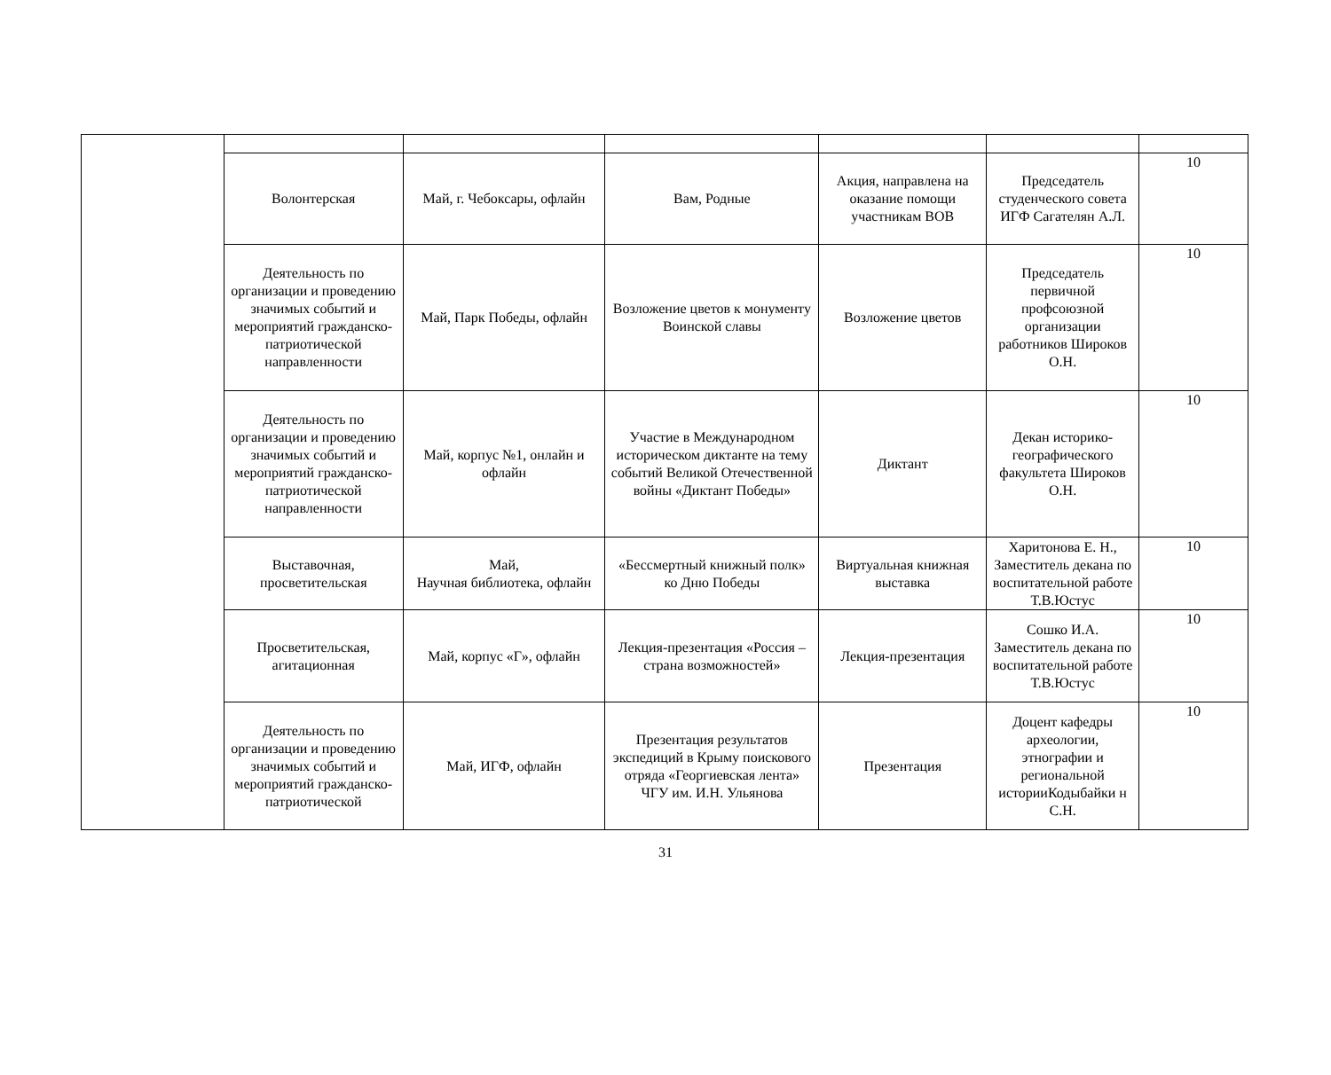| | Волонтерская | Май, г. Чебоксары, офлайн | Вам, Родные | Акция, направлена на оказание помощи участникам ВОВ | Председатель студенческого совета ИГФ Сагателян А.Л. | 10 |
| | Деятельность по организации и проведению значимых событий и мероприятий гражданско-патриотической направленности | Май, Парк Победы, офлайн | Возложение цветов к монументу Воинской славы | Возложение цветов | Председатель первичной профсоюзной организации работников Широков О.Н. | 10 |
| | Деятельность по организации и проведению значимых событий и мероприятий гражданско-патриотической направленности | Май, корпус №1, онлайн и офлайн | Участие в Международном историческом диктанте на тему событий Великой Отечественной войны «Диктант Победы» | Диктант | Декан историко-географического факультета Широков О.Н. | 10 |
| | Выставочная, просветительская | Май, Научная библиотека, офлайн | «Бессмертный книжный полк» ко Дню Победы | Виртуальная книжная выставка | Харитонова Е. Н., Заместитель декана по воспитательной работе Т.В.Юстус | 10 |
| | Просветительская, агитационная | Май, корпус «Г», офлайн | Лекция-презентация «Россия – страна возможностей» | Лекция-презентация | Сошко И.А. Заместитель декана по воспитательной работе Т.В.Юстус | 10 |
| | Деятельность по организации и проведению значимых событий и мероприятий гражданско-патриотической | Май, ИГФ, офлайн | Презентация результатов экспедиций в Крыму поискового отряда «Георгиевская лента» ЧГУ им. И.Н. Ульянова | Презентация | Доцент кафедры археологии, этнографии и региональной историиКодыбайки н С.Н. | 10 |
31